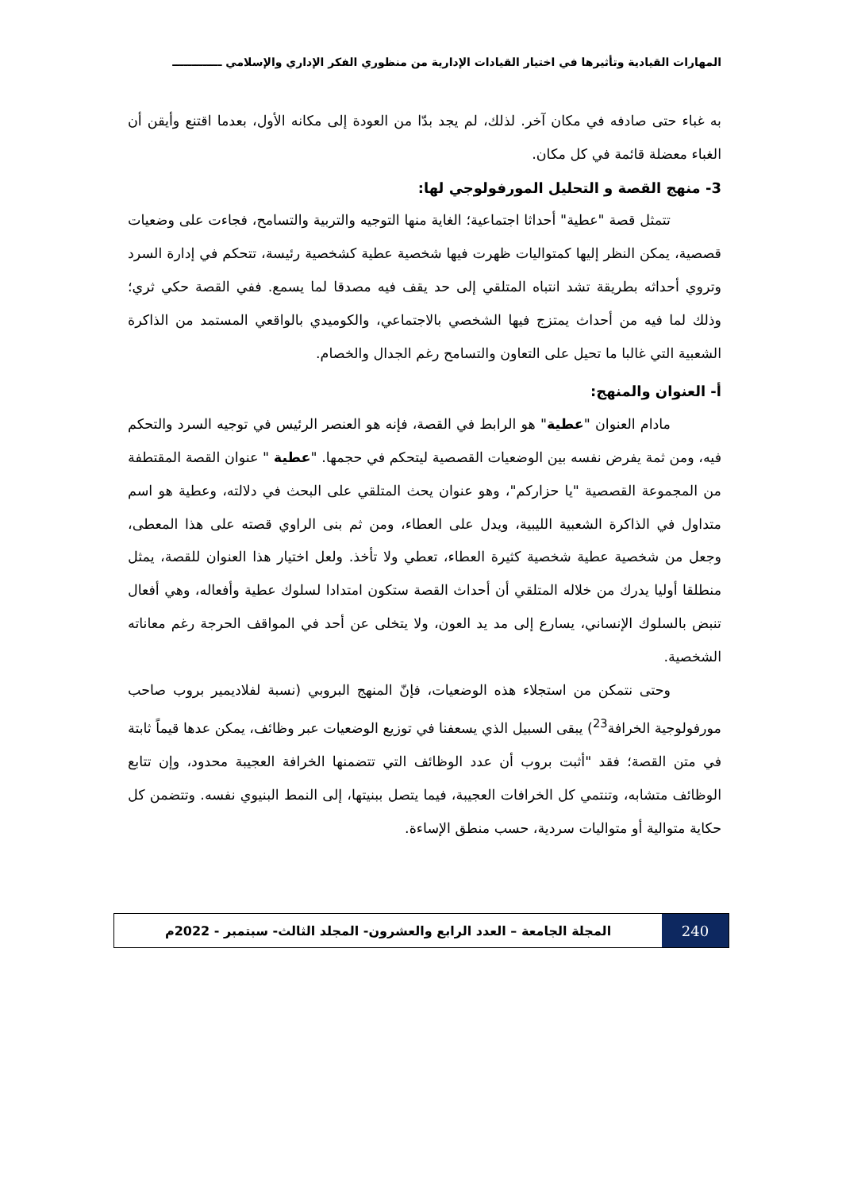المهارات القيادية وتأثيرها في اختيار القيادات الإدارية من منظوري الفكر الإداري والإسلامي ـــــــــــــ
به غباء حتى صادفه في مكان آخر. لذلك، لم يجد بدّا من العودة إلى مكانه الأول، بعدما اقتنع وأيقن أن الغباء معضلة قائمة في كل مكان.
3- منهج القصة و التحليل المورفولوجي لها:
تتمثل قصة "عطية" أحداثا اجتماعية؛ الغاية منها التوجيه والتربية والتسامح، فجاءت على وضعيات قصصية، يمكن النظر إليها كمتواليات ظهرت فيها شخصية عطية كشخصية رئيسة، تتحكم في إدارة السرد وتروي أحداثه بطريقة تشد انتباه المتلقي إلى حد يقف فيه مصدقا لما يسمع. ففي القصة حكي ثري؛ وذلك لما فيه من أحداث يمتزج فيها الشخصي بالاجتماعي، والكوميدي بالواقعي المستمد من الذاكرة الشعبية التي غالبا ما تحيل على التعاون والتسامح رغم الجدال والخصام.
أ- العنوان والمنهج:
مادام العنوان "عطية" هو الرابط في القصة، فإنه هو العنصر الرئيس في توجيه السرد والتحكم فيه، ومن ثمة يفرض نفسه بين الوضعيات القصصية ليتحكم في حجمها. "عطية " عنوان القصة المقتطفة من المجموعة القصصية "يا حزاركم"، وهو عنوان يحث المتلقي على البحث في دلالته، وعطية هو اسم متداول في الذاكرة الشعبية الليبية، ويدل على العطاء، ومن ثم بنى الراوي قصته على هذا المعطى، وجعل من شخصية عطية شخصية كثيرة العطاء، تعطي ولا تأخذ. ولعل اختيار هذا العنوان للقصة، يمثل منطلقا أوليا يدرك من خلاله المتلقي أن أحداث القصة ستكون امتدادا لسلوك عطية وأفعاله، وهي أفعال تنبض بالسلوك الإنساني، يسارع إلى مد يد العون، ولا يتخلى عن أحد في المواقف الحرجة رغم معاناته الشخصية.
وحتى نتمكن من استجلاء هذه الوضعيات، فإنّ المنهج البروبي (نسبة لفلاديمير بروب صاحب مورفولوجية الخرافة<sup>23</sup>) يبقى السبيل الذي يسعفنا في توزيع الوضعيات عبر وظائف، يمكن عدها قيماً ثابتة في متن القصة؛ فقد "أثبت بروب أن عدد الوظائف التي تتضمنها الخرافة العجيبة محدود، وإن تتابع الوظائف متشابه، وتنتمي كل الخرافات العجيبة، فيما يتصل ببنيتها، إلى النمط البنيوي نفسه. وتتضمن كل حكاية متوالية أو متواليات سردية، حسب منطق الإساءة.
240 المجلة الجامعة – العدد الرابع والعشرون- المجلد الثالث- سبتمبر - 2022م